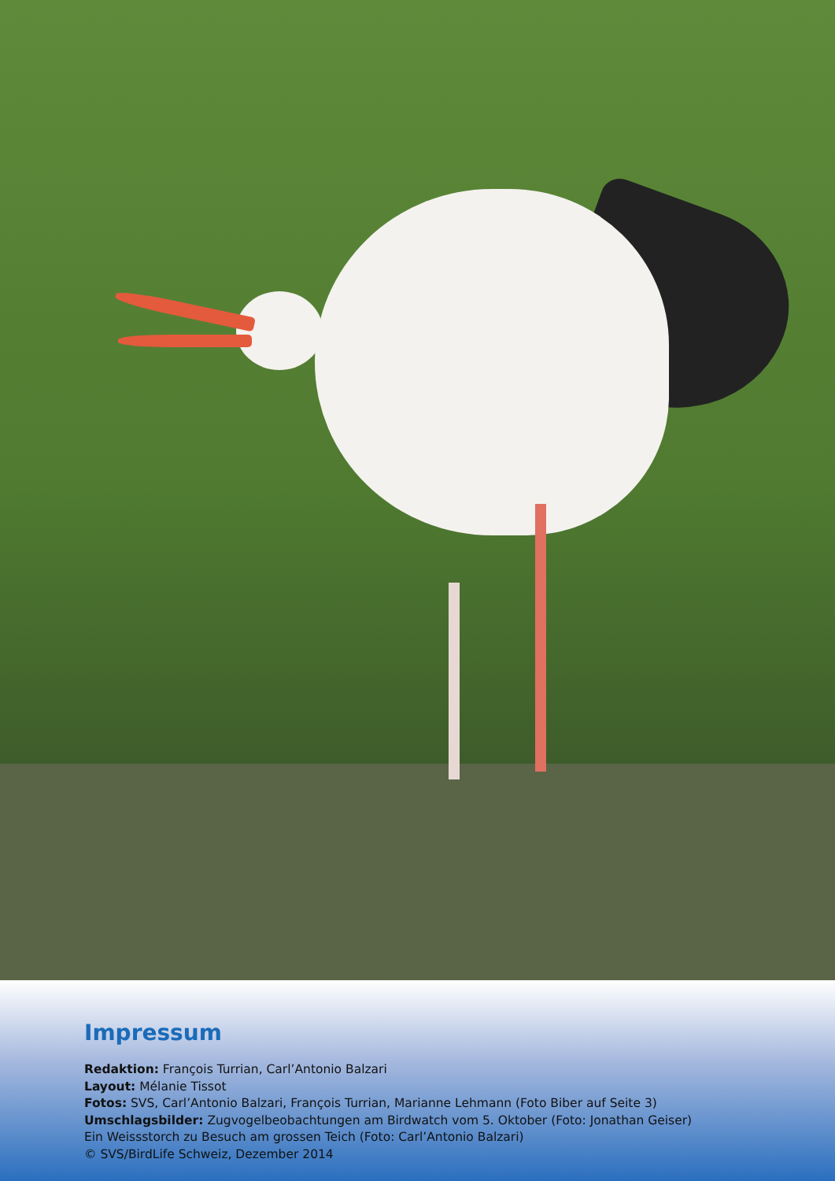Impressum
Redaktion: François Turrian, Carl’Antonio Balzari
Layout: Mélanie Tissot
Fotos: SVS, Carl’Antonio Balzari, François Turrian, Marianne Lehmann (Foto Biber auf Seite 3)
Umschlagsbilder: Zugvogelbeobachtungen am Birdwatch vom 5. Oktober (Foto: Jonathan Geiser)
Ein Weissstorch zu Besuch am grossen Teich (Foto: Carl’Antonio Balzari)
© SVS/BirdLife Schweiz, Dezember 2014